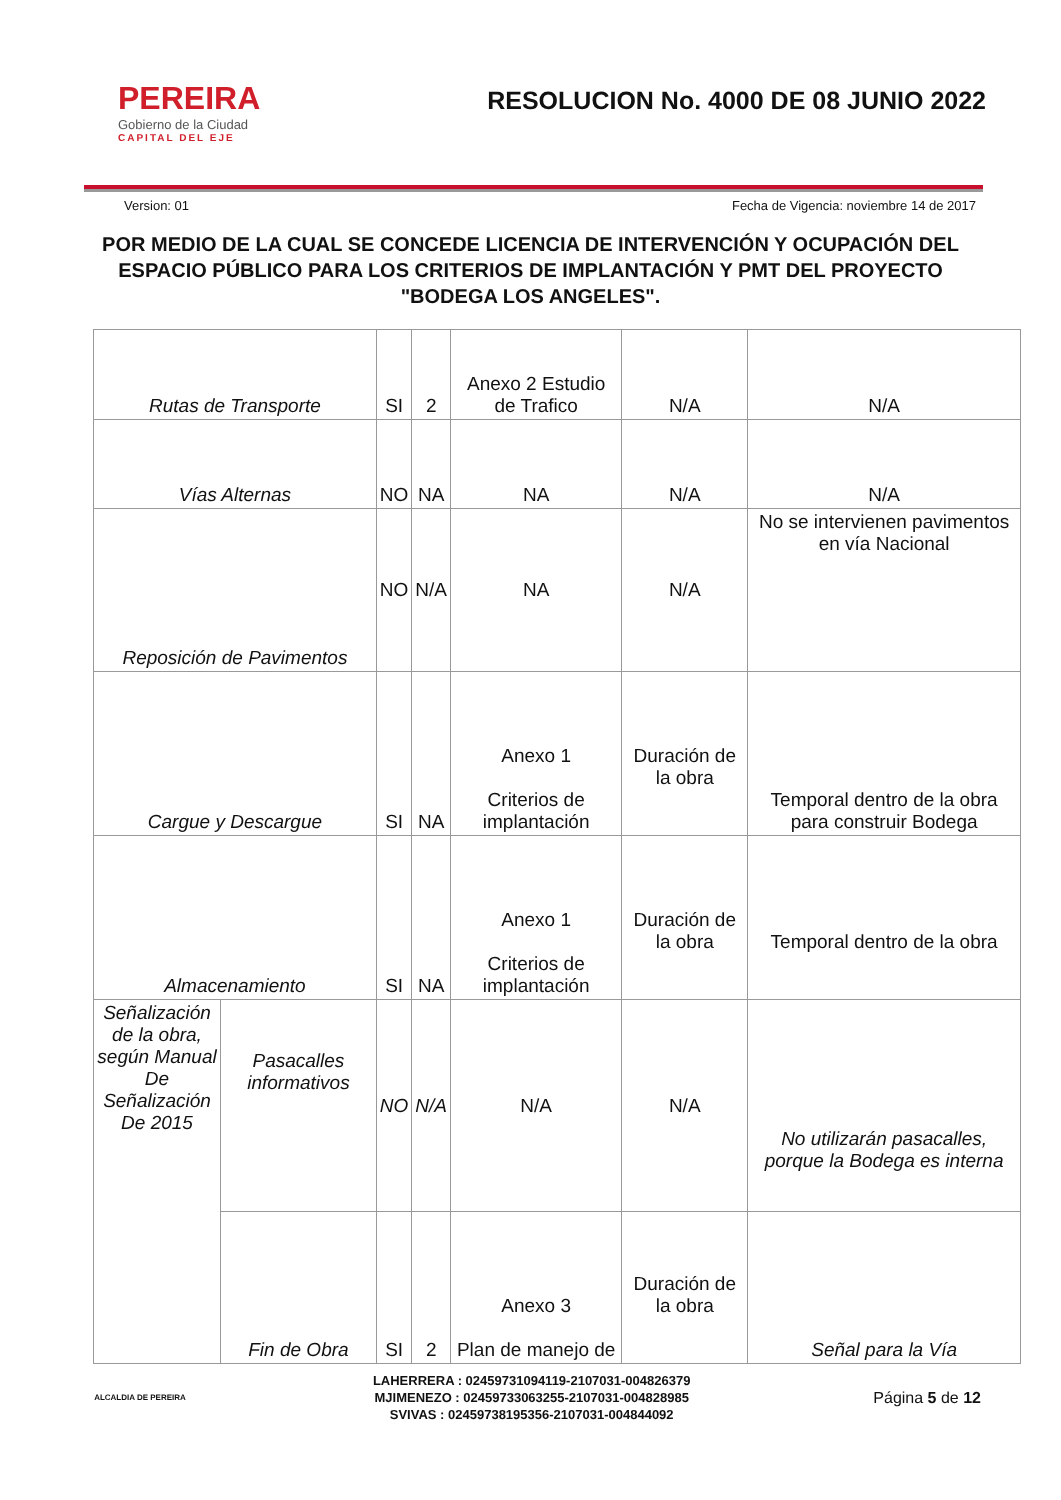PEREIRA
Gobierno de la Ciudad
CAPITAL DEL EJE
RESOLUCION No. 4000 DE 08 JUNIO 2022
Version: 01 Fecha de Vigencia: noviembre 14 de 2017
POR MEDIO DE LA CUAL SE CONCEDE LICENCIA DE INTERVENCIÓN Y OCUPACIÓN DEL ESPACIO PÚBLICO PARA LOS CRITERIOS DE IMPLANTACIÓN Y PMT DEL PROYECTO "BODEGA LOS ANGELES".
| Rutas de Transporte | | SI | 2 | Anexo 2 Estudio de Trafico | N/A | N/A |
| Vías Alternas | | NO | NA | NA | N/A | N/A |
| Reposición de Pavimentos | | NO | N/A | NA | N/A | No se intervienen pavimentos en vía Nacional |
| Cargue y Descargue | | SI | NA | Anexo 1 Criterios de implantación | Duración de la obra | Temporal dentro de la obra para construir Bodega |
| Almacenamiento | | SI | NA | Anexo 1 Criterios de implantación | Duración de la obra | Temporal dentro de la obra |
| Señalización de la obra, según Manual De Señalización De 2015 | Pasacalles informativos | NO | N/A | N/A | N/A | No utilizarán pasacalles, porque la Bodega es interna |
| | Fin de Obra | SI | 2 | Anexo 3 Plan de manejo de | Duración de la obra | Señal para la Vía |
ALCALDIA DE PEREIRA
LAHERRERA : 02459731094119-2107031-004826379
MJIMENEZO : 02459733063255-2107031-004828985
SVIVAS : 02459738195356-2107031-004844092
Página 5 de 12